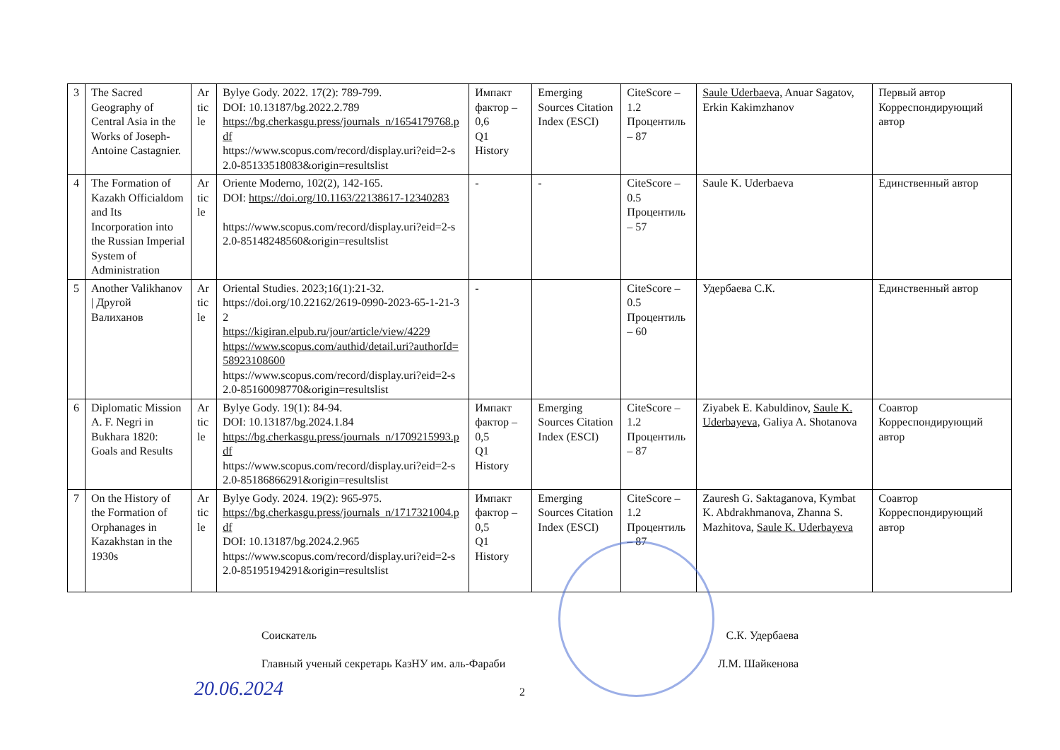| 3 | The Sacred Geography of Central Asia in the Works of Joseph-Antoine Castagnier. | Article | Bylye Gody. 2022. 17(2): 789-799. DOI: 10.13187/bg.2022.2.789 https://bg.cherkasgu.press/journals_n/1654179768.pdf https://www.scopus.com/record/display.uri?eid=2-s2.0-85133518083&origin=resultslist | Импакт фактор – 0,6 Q1 History | Emerging Sources Citation Index (ESCI) | CiteScore – 1.2 Процентиль – 87 | Saule Uderbaeva, Anuar Sagatov, Erkin Kakimzhanov | Первый автор Корреспондирующий автор |
| 4 | The Formation of Kazakh Officialdom and Its Incorporation into the Russian Imperial System of Administration | Article | Oriente Moderno, 102(2), 142-165. DOI: https://doi.org/10.1163/22138617-12340283 https://www.scopus.com/record/display.uri?eid=2-s2.0-85148248560&origin=resultslist | - | - | CiteScore – 0.5 Процентиль – 57 | Saule K. Uderbaeva | Единственный автор |
| 5 | Another Valikhanov / Другой Валиханов | Article | Oriental Studies. 2023;16(1):21-32. https://doi.org/10.22162/2619-0990-2023-65-1-21-32 https://kigiran.elpub.ru/jour/article/view/4229 https://www.scopus.com/authid/detail.uri?authorId=58923108600 https://www.scopus.com/record/display.uri?eid=2-s2.0-85160098770&origin=resultslist | - | | CiteScore – 0.5 Процентиль – 60 | Удербаева С.К. | Единственный автор |
| 6 | Diplomatic Mission A. F. Negri in Bukhara 1820: Goals and Results | Article | Bylye Gody. 19(1): 84-94. DOI: 10.13187/bg.2024.1.84 https://bg.cherkasgu.press/journals_n/1709215993.pdf https://www.scopus.com/record/display.uri?eid=2-s2.0-85186866291&origin=resultslist | Импакт фактор – 0,5 Q1 History | Emerging Sources Citation Index (ESCI) | CiteScore – 1.2 Процентиль – 87 | Ziyabek E. Kabuldinov, Saule K. Uderbayeva, Galiya A. Shotanova | Соавтор Корреспондирующий автор |
| 7 | On the History of the Formation of Orphanages in Kazakhstan in the 1930s | Article | Bylye Gody. 2024. 19(2): 965-975. https://bg.cherkasgu.press/journals_n/1717321004.pdf DOI: 10.13187/bg.2024.2.965 https://www.scopus.com/record/display.uri?eid=2-s2.0-85195194291&origin=resultslist | Импакт фактор – 0,5 Q1 History | Emerging Sources Citation Index (ESCI) | CiteScore – 1.2 Процентиль – 87 | Zauresh G. Saktaganova, Kymbat K. Abdrakhmanova, Zhanna S. Mazhitova, Saule K. Uderbayeva | Соавтор Корреспондирующий автор |
Соискатель С.К. Удербаева
Главный ученый секретарь КазНУ им. аль-Фараби Л.М. Шайкенова
2
20.06.2024